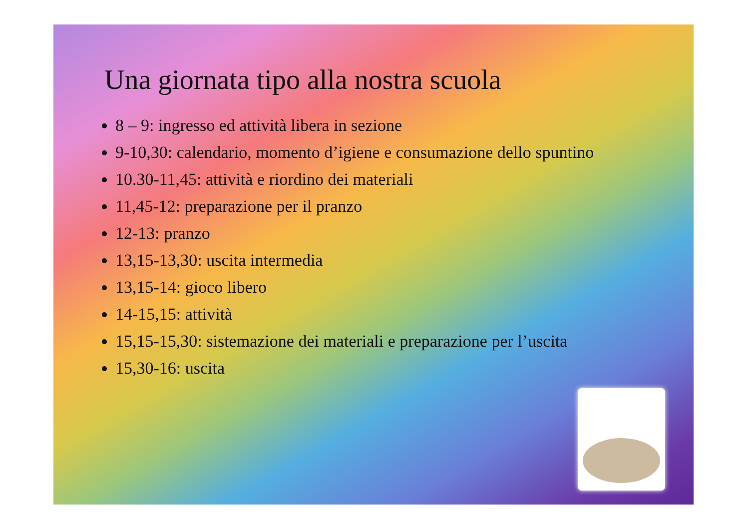Una giornata tipo alla nostra scuola
8 – 9: ingresso ed attività libera in sezione
9-10,30: calendario, momento d’igiene e consumazione dello spuntino
10.30-11,45: attività e riordino dei materiali
11,45-12: preparazione per il pranzo
12-13: pranzo
13,15-13,30: uscita intermedia
13,15-14: gioco libero
14-15,15: attività
15,15-15,30: sistemazione dei materiali e preparazione per l’uscita
15,30-16: uscita